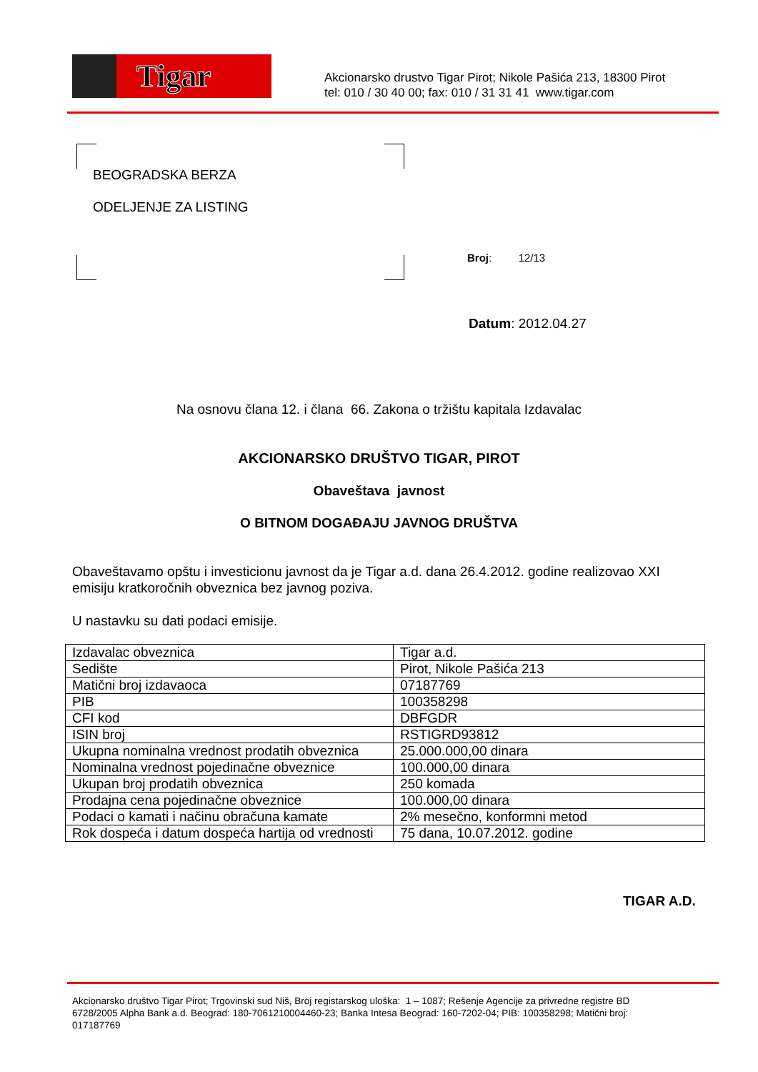Tigar
Akcionarsko drustvo Tigar Pirot; Nikole Pašića 213, 18300 Pirot
tel: 010 / 30 40 00; fax: 010 / 31 31 41 www.tigar.com
BEOGRADSKA BERZA
ODELJENJE ZA LISTING
Broj: 12/13
Datum: 2012.04.27
Na osnovu člana 12. i člana 66. Zakona o tržištu kapitala Izdavalac
AKCIONARSKO DRUŠTVO TIGAR, PIROT
Obaveštava javnost
O BITNOM DOGAĐAJU JAVNOG DRUŠTVA
Obaveštavamo opštu i investicionu javnost da je Tigar a.d. dana 26.4.2012. godine realizovao XXI emisiju kratkoročnih obveznica bez javnog poziva.
U nastavku su dati podaci emisije.
| Izdavalac obveznica | Tigar a.d. |
| Sedište | Pirot, Nikole Pašića 213 |
| Matični broj izdavaoca | 07187769 |
| PIB | 100358298 |
| CFI kod | DBFGDR |
| ISIN broj | RSTIGRD93812 |
| Ukupna nominalna vrednost prodatih obveznica | 25.000.000,00 dinara |
| Nominalna vrednost pojedinačne obveznice | 100.000,00 dinara |
| Ukupan broj prodatih obveznica | 250 komada |
| Prodajna cena pojedinačne obveznice | 100.000,00 dinara |
| Podaci o kamati i načinu obračuna kamate | 2% mesečno, konformni metod |
| Rok dospeća i datum dospeća hartija od vrednosti | 75 dana, 10.07.2012. godine |
TIGAR A.D.
Akcionarsko društvo Tigar Pirot; Trgovinski sud Niš, Broj registarskog uloška: 1 – 1087; Rešenje Agencije za privredne registre BD 6728/2005 Alpha Bank a.d. Beograd: 180-7061210004460-23; Banka Intesa Beograd: 160-7202-04; PIB: 100358298; Matični broj: 017187769